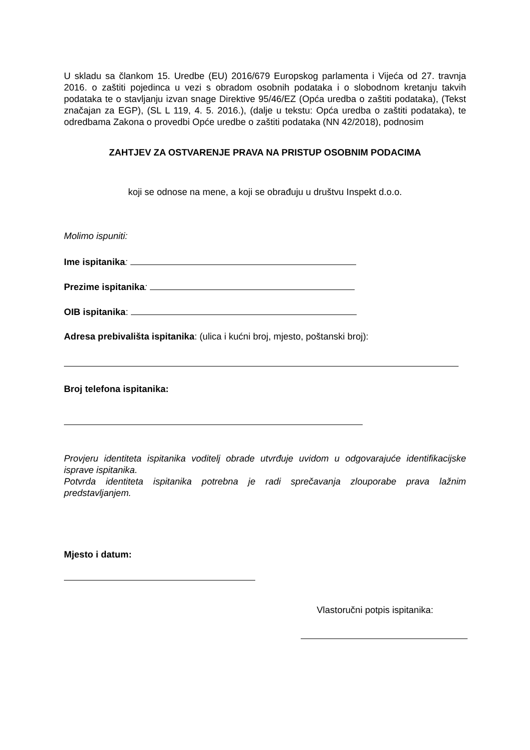U skladu sa člankom 15. Uredbe (EU) 2016/679 Europskog parlamenta i Vijeća od 27. travnja 2016. o zaštiti pojedinca u vezi s obradom osobnih podataka i o slobodnom kretanju takvih podataka te o stavljanju izvan snage Direktive 95/46/EZ (Opća uredba o zaštiti podataka), (Tekst značajan za EGP), (SL L 119, 4. 5. 2016.), (dalje u tekstu: Opća uredba o zaštiti podataka), te odredbama Zakona o provedbi Opće uredbe o zaštiti podataka (NN 42/2018), podnosim
ZAHTJEV ZA OSTVARENJE PRAVA NA PRISTUP OSOBNIM PODACIMA
koji se odnose na mene, a koji se obrađuju u društvu Inspekt d.o.o.
Molimo ispuniti:
Ime ispitanika:
Prezime ispitanika:
OIB ispitanika:
Adresa prebivališta ispitanika: (ulica i kućni broj, mjesto, poštanski broj):
Broj telefona ispitanika:
Provjeru identiteta ispitanika voditelj obrade utvrđuje uvidom u odgovarajuće identifikacijske isprave ispitanika.
Potvrda identiteta ispitanika potrebna je radi sprečavanja zlouporabe prava lažnim predstavljanjem.
Mjesto i datum:
Vlastoručni potpis ispitanika: